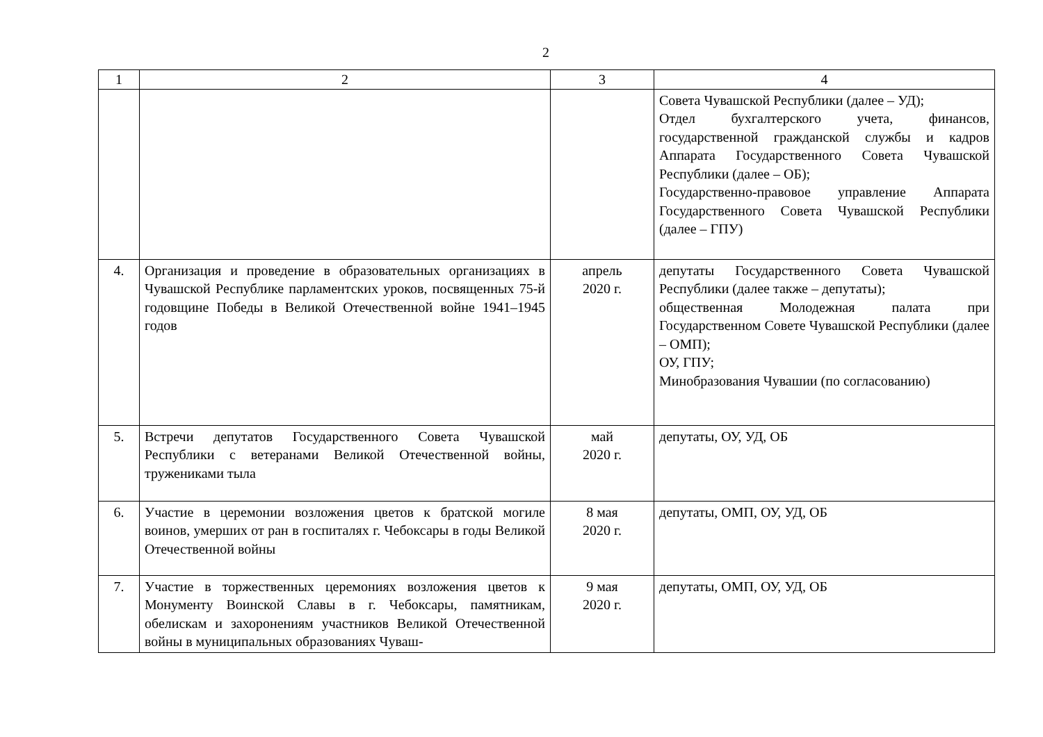2
| 1 | 2 | 3 | 4 |
| --- | --- | --- | --- |
| | | | Совета Чувашской Республики (далее – УД); Отдел бухгалтерского учета, финансов, государственной гражданской службы и кадров Аппарата Государственного Совета Чувашской Республики (далее – ОБ); Государственно-правовое управление Аппарата Государственного Совета Чувашской Республики (далее – ГПУ) |
| 4. | Организация и проведение в образовательных организациях в Чувашской Республике парламентских уроков, посвященных 75-й годовщине Победы в Великой Отечественной войне 1941–1945 годов | апрель 2020 г. | депутаты Государственного Совета Чувашской Республики (далее также – депутаты); общественная Молодежная палата при Государственном Совете Чувашской Республики (далее – ОМП); ОУ, ГПУ; Минобразования Чувашии (по согласованию) |
| 5. | Встречи депутатов Государственного Совета Чувашской Республики с ветеранами Великой Отечественной войны, тружениками тыла | май 2020 г. | депутаты, ОУ, УД, ОБ |
| 6. | Участие в церемонии возложения цветов к братской могиле воинов, умерших от ран в госпиталях г. Чебоксары в годы Великой Отечественной войны | 8 мая 2020 г. | депутаты, ОМП, ОУ, УД, ОБ |
| 7. | Участие в торжественных церемониях возложения цветов к Монументу Воинской Славы в г. Чебоксары, памятникам, обелискам и захоронениям участников Великой Отечественной войны в муниципальных образованиях Чуваш- | 9 мая 2020 г. | депутаты, ОМП, ОУ, УД, ОБ |